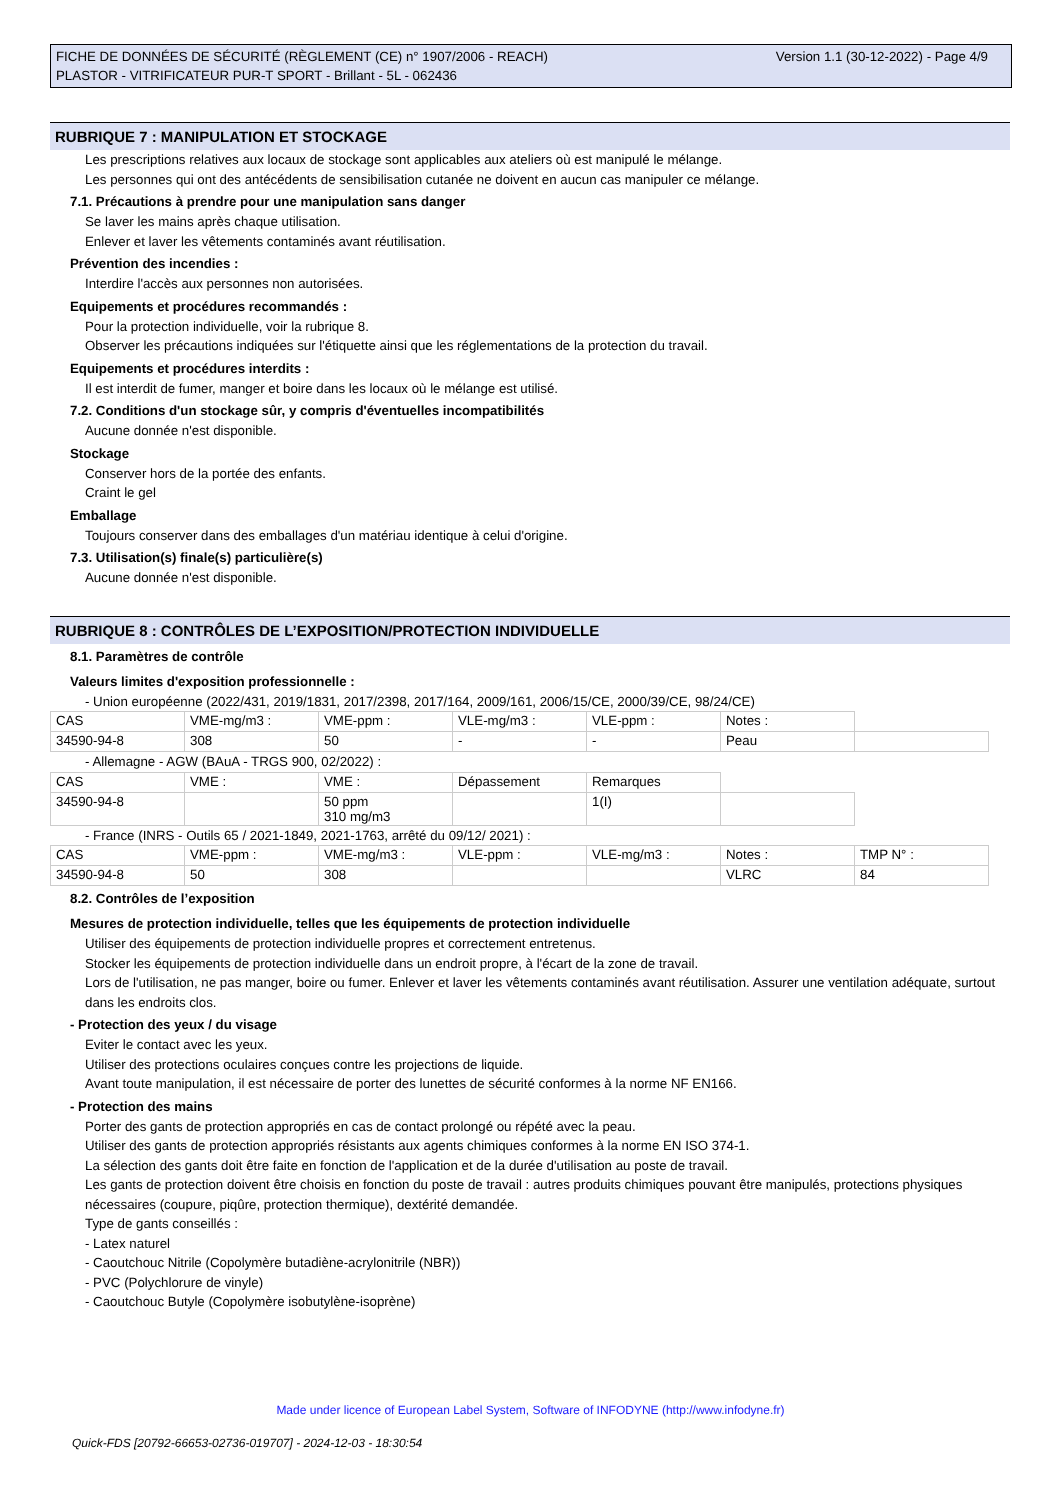Version 1.1 (30-12-2022) - Page 4/9 FICHE DE DONNÉES DE SÉCURITÉ (RÈGLEMENT (CE) n° 1907/2006 - REACH)
PLASTOR - VITRIFICATEUR PUR-T SPORT - Brillant - 5L - 062436
RUBRIQUE 7 : MANIPULATION ET STOCKAGE
Les prescriptions relatives aux locaux de stockage sont applicables aux ateliers où est manipulé le mélange.
Les personnes qui ont des antécédents de sensibilisation cutanée ne doivent en aucun cas manipuler ce mélange.
7.1. Précautions à prendre pour une manipulation sans danger
Se laver les mains après chaque utilisation.
Enlever et laver les vêtements contaminés avant réutilisation.
Prévention des incendies :
Interdire l'accès aux personnes non autorisées.
Equipements et procédures recommandés :
Pour la protection individuelle, voir la rubrique 8.
Observer les précautions indiquées sur l'étiquette ainsi que les réglementations de la protection du travail.
Equipements et procédures interdits :
Il est interdit de fumer, manger et boire dans les locaux où le mélange est utilisé.
7.2. Conditions d'un stockage sûr, y compris d'éventuelles incompatibilités
Aucune donnée n'est disponible.
Stockage
Conserver hors de la portée des enfants.
Craint le gel
Emballage
Toujours conserver dans des emballages d'un matériau identique à celui d'origine.
7.3. Utilisation(s) finale(s) particulière(s)
Aucune donnée n'est disponible.
RUBRIQUE 8 : CONTRÔLES DE L’EXPOSITION/PROTECTION INDIVIDUELLE
8.1. Paramètres de contrôle
Valeurs limites d'exposition professionnelle :
- Union européenne (2022/431, 2019/1831, 2017/2398, 2017/164, 2009/161, 2006/15/CE, 2000/39/CE, 98/24/CE)
| CAS | VME-mg/m3 : | VME-ppm : | VLE-mg/m3 : | VLE-ppm : | Notes : | |
| 34590-94-8 | 308 | 50 | - | - | Peau | |
- Allemagne - AGW (BAuA - TRGS 900, 02/2022) :
| CAS | VME : | VME : | Dépassement | Remarques | |
| 34590-94-8 | | 50 ppm 310 mg/m3 | | 1(I) | |
- France (INRS - Outils 65 / 2021-1849, 2021-1763, arrêté du 09/12/ 2021) :
| CAS | VME-ppm : | VME-mg/m3 : | VLE-ppm : | VLE-mg/m3 : | Notes : | TMP N° : |
| 34590-94-8 | 50 | 308 | | | VLRC | 84 |
8.2. Contrôles de l’exposition
Mesures de protection individuelle, telles que les équipements de protection individuelle
Utiliser des équipements de protection individuelle propres et correctement entretenus.
Stocker les équipements de protection individuelle dans un endroit propre, à l'écart de la zone de travail.
Lors de l'utilisation, ne pas manger, boire ou fumer. Enlever et laver les vêtements contaminés avant réutilisation. Assurer une ventilation adéquate, surtout dans les endroits clos.
- Protection des yeux / du visage
Eviter le contact avec les yeux.
Utiliser des protections oculaires conçues contre les projections de liquide.
Avant toute manipulation, il est nécessaire de porter des lunettes de sécurité conformes à la norme NF EN166.
- Protection des mains
Porter des gants de protection appropriés en cas de contact prolongé ou répété avec la peau.
Utiliser des gants de protection appropriés résistants aux agents chimiques conformes à la norme EN ISO 374-1.
La sélection des gants doit être faite en fonction de l'application et de la durée d'utilisation au poste de travail.
Les gants de protection doivent être choisis en fonction du poste de travail : autres produits chimiques pouvant être manipulés, protections physiques nécessaires (coupure, piqûre, protection thermique), dextérité demandée.
Type de gants conseillés :
- Latex naturel
- Caoutchouc Nitrile (Copolymère butadiène-acrylonitrile (NBR))
- PVC (Polychlorure de vinyle)
- Caoutchouc Butyle (Copolymère isobutylène-isoprène)
Made under licence of European Label System, Software of INFODYNE (http://www.infodyne.fr)
Quick-FDS [20792-66653-02736-019707] - 2024-12-03 - 18:30:54